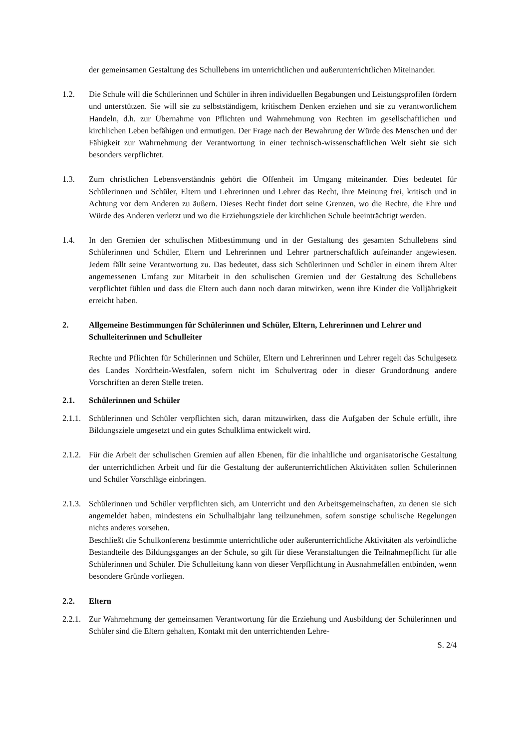der gemeinsamen Gestaltung des Schullebens im unterrichtlichen und außerunterrichtlichen Miteinander.
1.2. Die Schule will die Schülerinnen und Schüler in ihren individuellen Begabungen und Leistungsprofilen fördern und unterstützen. Sie will sie zu selbstständigem, kritischem Denken erziehen und sie zu verantwortlichem Handeln, d.h. zur Übernahme von Pflichten und Wahrnehmung von Rechten im gesellschaftlichen und kirchlichen Leben befähigen und ermutigen. Der Frage nach der Bewahrung der Würde des Menschen und der Fähigkeit zur Wahrnehmung der Verantwortung in einer technisch-wissenschaftlichen Welt sieht sie sich besonders verpflichtet.
1.3. Zum christlichen Lebensverständnis gehört die Offenheit im Umgang miteinander. Dies bedeutet für Schülerinnen und Schüler, Eltern und Lehrerinnen und Lehrer das Recht, ihre Meinung frei, kritisch und in Achtung vor dem Anderen zu äußern. Dieses Recht findet dort seine Grenzen, wo die Rechte, die Ehre und Würde des Anderen verletzt und wo die Erziehungsziele der kirchlichen Schule beeinträchtigt werden.
1.4. In den Gremien der schulischen Mitbestimmung und in der Gestaltung des gesamten Schullebens sind Schülerinnen und Schüler, Eltern und Lehrerinnen und Lehrer partnerschaftlich aufeinander angewiesen. Jedem fällt seine Verantwortung zu. Das bedeutet, dass sich Schülerinnen und Schüler in einem ihrem Alter angemessenen Umfang zur Mitarbeit in den schulischen Gremien und der Gestaltung des Schullebens verpflichtet fühlen und dass die Eltern auch dann noch daran mitwirken, wenn ihre Kinder die Volljährigkeit erreicht haben.
2. Allgemeine Bestimmungen für Schülerinnen und Schüler, Eltern, Lehrerinnen und Lehrer und Schulleiterinnen und Schulleiter
Rechte und Pflichten für Schülerinnen und Schüler, Eltern und Lehrerinnen und Lehrer regelt das Schulgesetz des Landes Nordrhein-Westfalen, sofern nicht im Schulvertrag oder in dieser Grundordnung andere Vorschriften an deren Stelle treten.
2.1. Schülerinnen und Schüler
2.1.1.
Schülerinnen und Schüler verpflichten sich, daran mitzuwirken, dass die Aufgaben der Schule erfüllt, ihre Bildungsziele umgesetzt und ein gutes Schulklima entwickelt wird.
2.1.2.
Für die Arbeit der schulischen Gremien auf allen Ebenen, für die inhaltliche und organisatorische Gestaltung der unterrichtlichen Arbeit und für die Gestaltung der außerunterrichtlichen Aktivitäten sollen Schülerinnen und Schüler Vorschläge einbringen.
2.1.3.
Schülerinnen und Schüler verpflichten sich, am Unterricht und den Arbeitsgemeinschaften, zu denen sie sich angemeldet haben, mindestens ein Schulhalbjahr lang teilzunehmen, sofern sonstige schulische Regelungen nichts anderes vorsehen.
Beschließt die Schulkonferenz bestimmte unterrichtliche oder außerunterrichtliche Aktivitäten als verbindliche Bestandteile des Bildungsganges an der Schule, so gilt für diese Veranstaltungen die Teilnahmepflicht für alle Schülerinnen und Schüler. Die Schulleitung kann von dieser Verpflichtung in Ausnahmefällen entbinden, wenn besondere Gründe vorliegen.
2.2. Eltern
2.2.1.
Zur Wahrnehmung der gemeinsamen Verantwortung für die Erziehung und Ausbildung der Schülerinnen und Schüler sind die Eltern gehalten, Kontakt mit den unterrichtenden Lehre-
S. 2/4